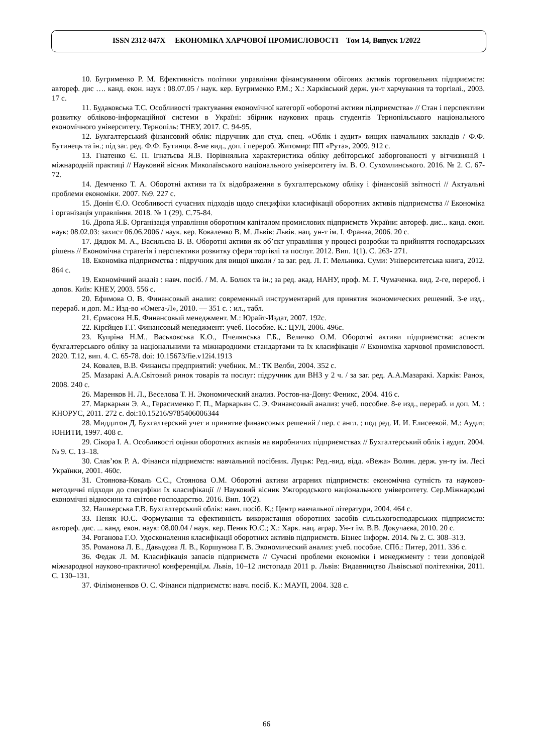ISSN 2312-847X ЕКОНОМІКА ХАРЧОВОЇ ПРОМИСЛОВОСТІ Том 14, Випуск 1/2022
10. Бугрименко Р. М. Ефективність політики управління фінансуванням обігових активів торговельних підприємств: автореф. дис …. канд. екон. наук : 08.07.05 / наук. кер. Бугрименко Р.М.; Х.: Харківський держ. ун-т харчування та торгівлі., 2003. 17 с.
11. Будаковська Т.С. Особливості трактування економічної категорії «оборотні активи підприємства» // Стан і перспективи розвитку обліково-інформаційної системи в Україні: збірник наукових праць студентів Тернопільського національного економічного університету. Тернопіль: ТНЕУ, 2017. С. 94-95.
12. Бухгалтерський фінансовий облік: підручник для студ. спец. «Облік і аудит» вищих навчальних закладів / Ф.Ф. Бутинець та ін.; під заг. ред. Ф.Ф. Бутинця. 8-ме вид., доп. і перероб. Житомир: ПП «Рута», 2009. 912 с.
13. Гнатенко Є. П. Ігнатьєва Я.В. Порівняльна характеристика обліку дебіторської заборгованості у вітчизняній і міжнародній практиці // Науковий вісник Миколаївського національного університету ім. В. О. Сухомлинського. 2016. № 2. С. 67-72.
14. Демченко Т. А. Оборотні активи та їх відображення в бухгалтерському обліку і фінансовій звітності // Актуальні проблеми економіки. 2007. №9. 227 с.
15. Донін Є.О. Особливості сучасних підходів щодо специфіки класифікації оборотних активів підприємства // Економіка і організація управління. 2018. № 1 (29). С.75-84.
16. Дропа Я.Б. Організація управління оборотним капіталом промислових підприємств України: автореф. дис... канд. екон. наук: 08.02.03: захист 06.06.2006 / наук. кер. Коваленко В. М. Львів: Львів. нац. ун-т ім. І. Франка, 2006. 20 с.
17. Дядюк М. А., Васильєва В. В. Оборотні активи як об’єкт управління у процесі розробки та прийняття господарських рішень // Економічна стратегія і перспективи розвитку сфери торгівлі та послуг. 2012. Вип. 1(1). С. 263- 271.
18. Економіка підприємства : підручник для вищої школи / за заг. ред. Л. Г. Мельника. Суми: Університетська книга, 2012. 864 с.
19. Економічний аналіз : навч. посіб. / М. А. Болюх та ін.; за ред. акад. НАНУ, проф. М. Г. Чумаченка. вид. 2-ге, перероб. і допов. Київ: КНЕУ, 2003. 556 с.
20. Ефимова О. В. Финансовый анализ: современный инструментарий для принятия экономических решений. 3-е изд., перераб. и доп. М.: Изд-во «Омега-Л», 2010. — 351 с. : ил., табл.
21. Єрмасова Н.Б. Финансовый менеджмент. М.: Юрайт-Издат, 2007. 192с.
22. Кірєйцев Г.Г. Финансовый менеджмент: учеб. Пособие. К.: ЦУЛ, 2006. 496с.
23. Купріна Н.М., Васьковська К.О., Пчелянська Г.Б., Величко О.М. Оборотні активи підприємства: аспекти бухгалтерського обліку за національними та міжнародними стандартами та їх класифікація // Економіка харчової промисловості. 2020. Т.12, вип. 4. С. 65-78. doi: 10.15673/fie.v12i4.1913
24. Ковалев, В.В. Финансы предприятий: учебник. М.: ТК Велби, 2004. 352 с.
25. Мазаракі А.А.Світовий ринок товарів та послуг: підручник для ВНЗ у 2 ч. / за заг. ред. А.А.Мазаракі. Харків: Ранок, 2008. 240 с.
26. Маренков Н. Л., Веселова Т. Н. Экономический анализ. Ростов-на-Дону: Феникс, 2004. 416 с.
27. Маркарьян Э. А., Герасименко Г. П., Маркарьян С. Э. Финансовый анализ: учеб. пособие. 8-е изд., перераб. и доп. М. : КНОРУС, 2011. 272 с. doi:10.15216/9785406006344
28. Миддлтон Д. Бухгалтерский учет и принятие финансовых решений / пер. с англ. ; под ред. И. И. Елисеевой. М.: Аудит, ЮНИТИ, 1997. 408 с.
29. Сікора І. А. Особливості оцінки оборотних активів на виробничих підприємствах // Бухгалтерський облік і аудит. 2004. № 9. С. 13–18.
30. Слав’юк Р. А. Фінанси підприємств: навчальний посібник. Луцьк: Ред.-вид. відд. «Вежа» Волин. держ. ун-ту ім. Лесі Українки, 2001. 460с.
31. Стоянова-Коваль С.С., Стоянова О.М. Оборотні активи аграрних підприємств: економічна сутність та науково-методичні підходи до специфіки їх класифікації // Науковий вісник Ужгородського національного університету. Сер.Міжнародні економічні відносини та світове господарство. 2016. Вип. 10(2).
32. Нашкерська Г.В. Бухгалтерський облік: навч. посіб. К.: Центр навчальної літератури, 2004. 464 с.
33. Пеняк Ю.С. Формування та ефективність використання оборотних засобів сільськогосподарських підприємств: автореф. дис. ... канд. екон. наук: 08.00.04 / наук. кер. Пеняк Ю.С.; Х.: Харк. нац. аграр. Ун-т ім. В.В. Докучаєва, 2010. 20 с.
34. Роганова Г.О. Удосконалення класифікації оборотних активів підприємств. Бізнес Інформ. 2014. № 2. С. 308–313.
35. Романова Л. Е., Давыдова Л. В., Коршунова Г. В. Экономический анализ: учеб. пособие. СПб.: Питер, 2011. 336 с.
36. Федак Л. М. Класифікація запасів підприємств // Сучасні проблеми економіки і менеджменту : тези доповідей міжнародної науково-практичної конференції,м. Львів, 10–12 листопада 2011 р. Львів: Видавництво Львівської політехніки, 2011. С. 130–131.
37. Філімоненков О. С. Фінанси підприємств: навч. посіб. К.: МАУП, 2004. 328 с.
66